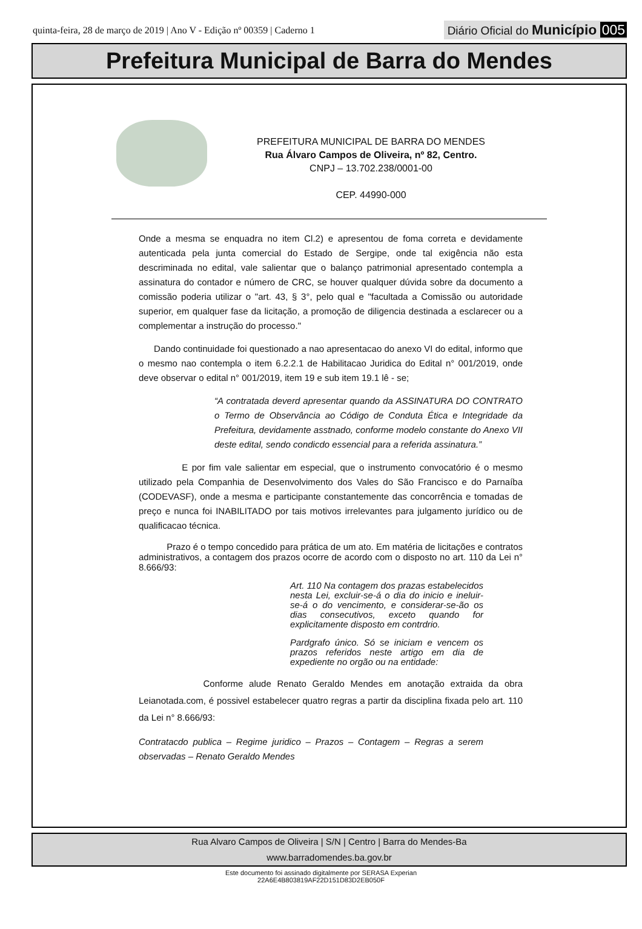quinta-feira, 28 de março de 2019 | Ano V - Edição nº 00359 | Caderno 1 Diário Oficial do Município 005
Prefeitura Municipal de Barra do Mendes
PREFEITURA MUNICIPAL DE BARRA DO MENDES
Rua Álvaro Campos de Oliveira, nº 82, Centro.
CNPJ – 13.702.238/0001-00
CEP. 44990-000
Onde a mesma se enquadra no item Cl.2) e apresentou de foma correta e devidamente autenticada pela junta comercial do Estado de Sergipe, onde tal exigência não esta descriminada no edital, vale salientar que o balanço patrimonial apresentado contempla a assinatura do contador e número de CRC, se houver qualquer dúvida sobre da documento a comissão poderia utilizar o "art. 43, § 3°, pelo qual e "facultada a Comissão ou autoridade superior, em qualquer fase da licitação, a promoção de diligencia destinada a esclarecer ou a complementar a instrução do processo."
Dando continuidade foi questionado a nao apresentacao do anexo VI do edital, informo que o mesmo nao contempla o item 6.2.2.1 de Habilitacao Juridica do Edital n° 001/2019, onde deve observar o edital n° 001/2019, item 19 e sub item 19.1 lê - se;
“A contratada deverd apresentar quando da ASSINATURA DO CONTRATO o Termo de Observância ao Código de Conduta Ética e Integridade da Prefeitura, devidamente asstnado, conforme modelo constante do Anexo VII deste edital, sendo condicdo essencial para a referida assinatura.”
E por fim vale salientar em especial, que o instrumento convocatório é o mesmo utilizado pela Companhia de Desenvolvimento dos Vales do São Francisco e do Parnaíba (CODEVASF), onde a mesma e participante constantemente das concorrência e tomadas de preço e nunca foi INABILITADO por tais motivos irrelevantes para julgamento jurídico ou de qualificacao técnica.
Prazo é o tempo concedido para prática de um ato. Em matéria de licitações e contratos administrativos, a contagem dos prazos ocorre de acordo com o disposto no art. 110 da Lei n° 8.666/93:
Art. 110 Na contagem dos prazas estabelecidos nesta Lei, excluir-se-á o dia do inicio e ineluir-se-á o do vencimento, e considerar-se-ão os dias consecutivos, exceto quando for explicitamente disposto em contrdrio.
Pardgrafo único. Só se iniciam e vencem os prazos referidos neste artigo em dia de expediente no orgão ou na entidade:
Conforme alude Renato Geraldo Mendes em anotação extraida da obra Leianotada.com, é possivel estabelecer quatro regras a partir da disciplina fixada pelo art. 110 da Lei n° 8.666/93:
Contratacdo publica – Regime juridico – Prazos – Contagem – Regras a serem observadas – Renato Geraldo Mendes
Rua Alvaro Campos de Oliveira | S/N | Centro | Barra do Mendes-Ba
www.barradomendes.ba.gov.br
Este documento foi assinado digitalmente por SERASA Experian
22A6E4B803819AF22D151D83D2EB050F